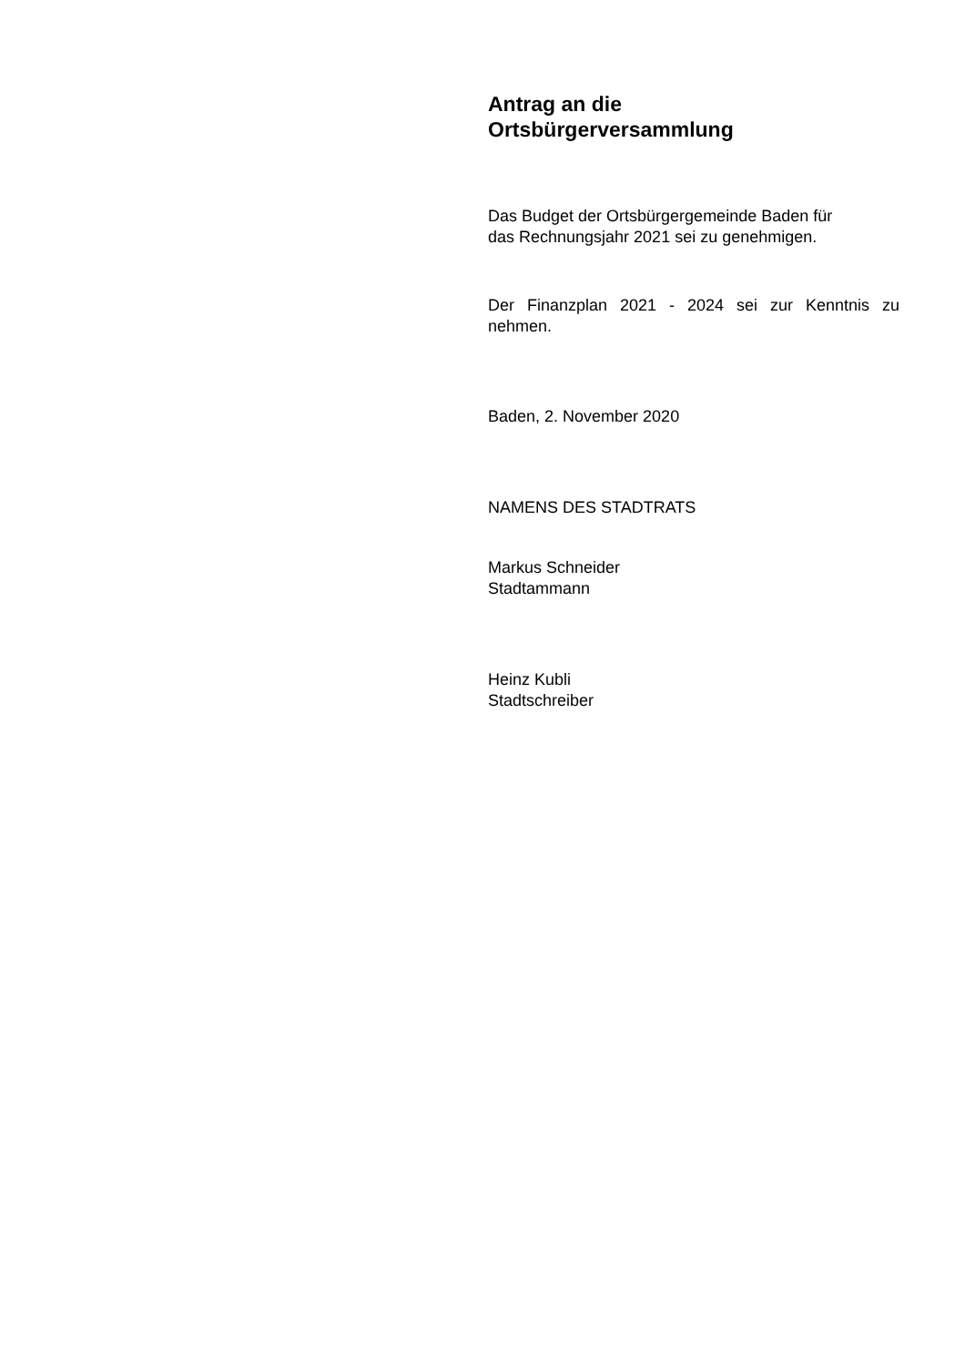Antrag an die
Ortsbürgerversammlung
Das Budget der Ortsbürgergemeinde Baden für
das Rechnungsjahr 2021 sei zu genehmigen.
Der Finanzplan 2021 - 2024 sei zur Kenntnis zu nehmen.
Baden, 2. November 2020
NAMENS DES STADTRATS
Markus Schneider
Stadtammann
Heinz Kubli
Stadtschreiber